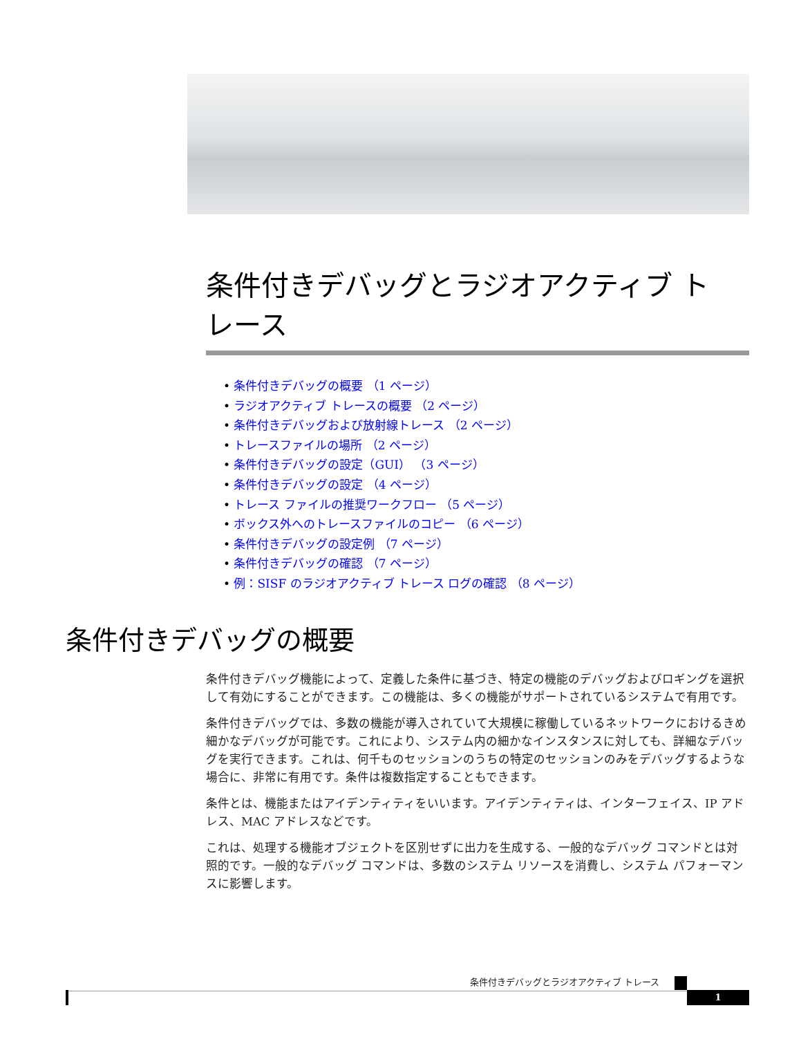条件付きデバッグとラジオアクティブ ト
レース
• 条件付きデバッグの概要 （1 ページ）
• ラジオアクティブ トレースの概要 （2 ページ）
• 条件付きデバッグおよび放射線トレース （2 ページ）
• トレースファイルの場所 （2 ページ）
• 条件付きデバッグの設定（GUI） （3 ページ）
• 条件付きデバッグの設定 （4 ページ）
• トレース ファイルの推奨ワークフロー （5 ページ）
• ボックス外へのトレースファイルのコピー （6 ページ）
• 条件付きデバッグの設定例 （7 ページ）
• 条件付きデバッグの確認 （7 ページ）
• 例：SISF のラジオアクティブ トレース ログの確認 （8 ページ）
条件付きデバッグの概要
条件付きデバッグ機能によって、定義した条件に基づき、特定の機能のデバッグおよびロギングを選択して有効にすることができます。この機能は、多くの機能がサポートされているシステムで有用です。
条件付きデバッグでは、多数の機能が導入されていて大規模に稼働しているネットワークにおけるきめ細かなデバッグが可能です。これにより、システム内の細かなインスタンスに対しても、詳細なデバッグを実行できます。これは、何千ものセッションのうちの特定のセッションのみをデバッグするような場合に、非常に有用です。条件は複数指定することもできます。
条件とは、機能またはアイデンティティをいいます。アイデンティティは、インターフェイス、IP アドレス、MAC アドレスなどです。
これは、処理する機能オブジェクトを区別せずに出力を生成する、一般的なデバッグ コマンドとは対照的です。一般的なデバッグ コマンドは、多数のシステム リソースを消費し、システム パフォーマンスに影響します。
条件付きデバッグとラジオアクティブ トレース
1